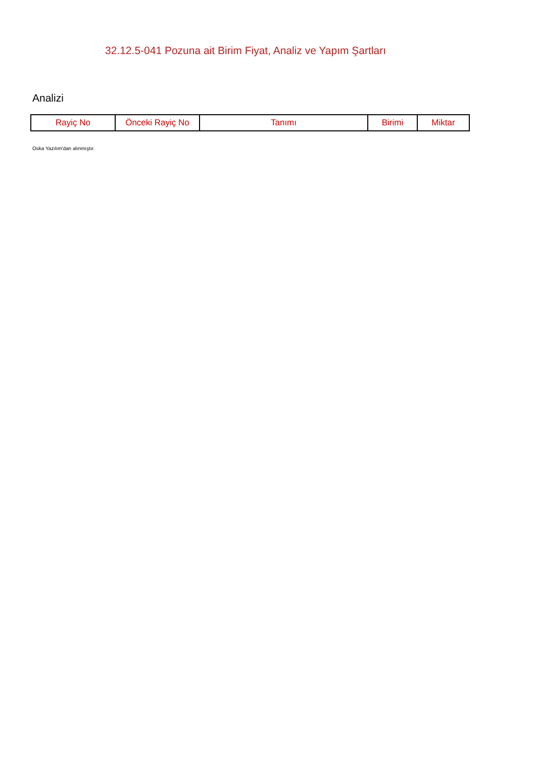32.12.5-041 Pozuna ait Birim Fiyat, Analiz ve Yapım Şartları
Analizi
| Rayiç No | Önceki Rayiç No | Tanımı | Birimi | Miktar |
| --- | --- | --- | --- | --- |
Oska Yazılım'dan alınmıştır.